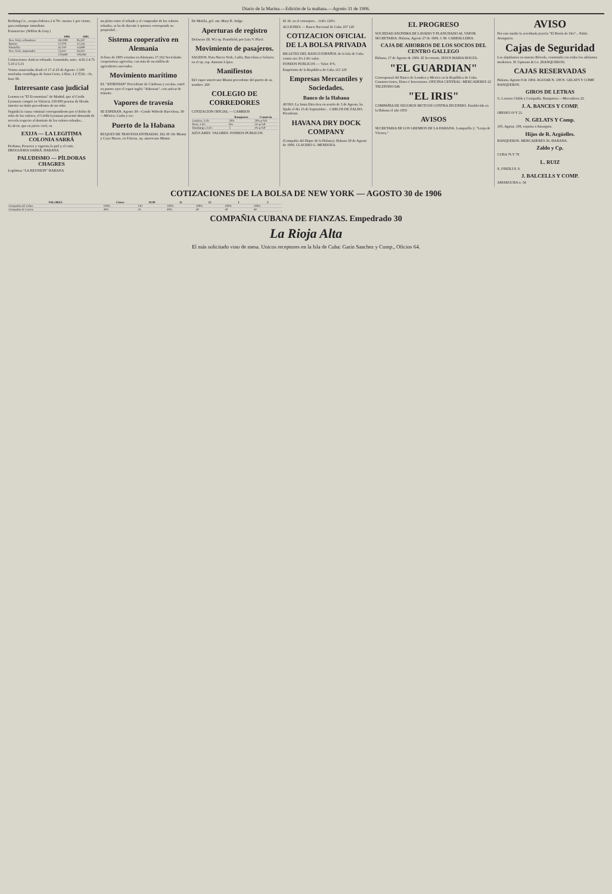Diario de la Marina.—Edición de la mañana.—Agosto 31 de 1906.
Refining Co., acepta órdenes á 4.70c. menos 1 por ciento, para embarque inmediato.
Existencias: (Willett & Gray.)
| | 1906 | 1905 |
| --- | --- | --- |
| New York, refinadores | 182,999 | 95,287 |
| Boston | 27,079 | 12,243 |
| Filadelfia | 42,310 | 14,890 |
| New York, importadrs. | 75,612 | 26,501 |
| | 278,869 | 193,082 |
Cotizaciones: Azúcar refinado. Granulado, neto.. 4.65 á 4.75 5.10 á 5.15
Ventas anunciadas desde el 17 al 23 de Agosto: 1,500 toneladas centrífugas de Saint Croix, á flote, á 2.7[32c. cfs, base 96.
Interesante caso judicial
Leemos en "El Economista" de Madrid, que el Credit Lyonnais compró en Valencia 150.000 pesetas de Deuda interior en título procedentes de un robo.
Seguida la causa criminal correspondiente por el delito de robo de los valores, el Crédit Lyonnais presentó demanda de tercería respecto al dominio de los valores robados...
Es decir, que en juicio civil, en
EXIJA — LA LEGITIMA COLONIA SARRÁ
Perfuma, Preserva y vigoriza la piel y el cutis. DROGUERIA SARRÁ. HABANA
PALUDISMO — PÍLDORAS CHAGRES
Legítimas "LA REUNION" HABANA
un pleito entre el robado y el comprador de los valores robados, se ha de discutir á quienes corresponde su propiedad...
Sistema cooperativo en Alemania
A fines de 1905 existían en Alemania 17.162 Sociedades cooperativas agrícolas, con más de un millón de agricultores asociados.
Movimiento marítimo
EL "ATHENIAN" Procedente de Cárdenas y escalas, entró en puerto ayer el vapor inglés "Athenian", con azúcar de tránsito.
Vapores de travesía
SE ESPERAN. Agosto 30—Conde Wifredo Barcelona. 30—México, Cadiz y esc.
Puerto de la Habana
BUQUES DE TRAVESIA ENTRADAS. Día 30: De Miami y Cayo Hueso, en 8 horas, vp. americano Miami.
De Mobila, gol. am. Mary B. Judge.
Aperturas de registro
Delaware (B. W.) vp. Framfield, por Luis V. Placé.
Movimiento de pasajeros.
SALIDOS. Para Nueva York, Cadiz, Barcelona y Génova en el vp. esp. Antonio López.
Manifiestos
Del vapor americano Miami procedente del puerto de su nombre: 260
COLEGIO DE CORREDORES
COTIZACION OFICIAL — CAMBIOS
| | Banqueros | Comercio |
| --- | --- | --- |
| Londres, 3 d/v | 20⅝ | 20¼ p.%P |
| París, 3 d/v | 6⅛ | 5½ p.%P |
| Hamburgo, 3 d/v | 5 | 4½ p.%P |
AZUCARES. VALORES. FONDOS PUBLICOS.
Id. Id. en el extranjero... 114¼ 120¼
ACCIONES — Banco Nacional de Cuba 107 120
COTIZACION OFICIAL DE LA BOLSA PRIVADA
BILLETES DEL BANCO ESPAÑOL de la Isla de Cuba contra oro 3¼ á 4¼ valor.
FONDOS PUBLICOS — Valor. P.%
Empréstito de la República de Cuba 115 120
Empresas Mercantiles y Sociedades.
Banco de la Habana
AVISO. La Junta Directiva en sesión de 3 de Agosto, ha fijado el día 15 de Septiembre... CARLOS DE ZALDO, Presidente.
HAVANA DRY DOCK COMPANY
(Compañía del Dique de la Habana). Habana 30 de Agosto de 1906. CLAUDIO G. MENDOZA.
EL PROGRESO
SOCIEDAD ANONIMA DE LAVADO Y PLANCHADO AL VAPOR. SECRETARIA. Habana, Agosto 27 de 1906. J. M. CARBALLEIRA.
CAJA DE AHORROS DE LOS SOCIOS DEL CENTRO GALLEGO
Habana, 17 de Agosto de 1906. El Secretario, JESUS MARIA BOUZA.
"EL GUARDIAN"
Corresponsal del Banco de Londres y Mexico en la República de Cuba. Construcciones, Dotes é Inversiones. OFICINA CENTRAL: MERCADERES 22 TELEFONO 646
"EL IRIS"
COMPAÑIA DE SEGUROS MUTUOS CONTRA INCENDIO. Establecida en la Habana el año 1855
AVISOS
SECRETARIA DE LOS GREMIOS DE LA HABANA. Lamparilla 2, "Lonja de Víveres."
AVISO
Por este medio la acreditada joyería "El Botón de Oro"... Pablo Aranguren.
Cajas de Seguridad
Las alquilamos en nuestra Bóveda, construida con todos los adelantos modernos. H. Upmann & Co. (BANQUEROS)
CAJAS RESERVADAS
Habana, Agosto 8 de 1904. AGUIAR N. 108 N. GELATS Y COMP. BANQUEROS.
GIROS DE LETRAS
G. Lawton Childs y Compañía. Banqueros.—Mercaderes 22.
J. A. BANCES Y COMP.
OBISPO 19 Y 21.
N. GELATS Y Comp.
105, Aguiar, 108, esquina á Amargura.
Hijos de R. Argüelles.
BANQUEROS. MERCADERES 36.-HABANA.
Zaldo y Cp.
CUBA 76 Y 78
L. RUIZ
8, O'REILLY, 8.
J. BALCELLS Y COMP.
AMARGURA n. 34
COTIZACIONES DE LA BOLSA DE NEW YORK — AGOSTO 30 de 1906
| VALORES | Cierre | 10.00 | 11 | 12 | 1 | 2 |
| --- | --- | --- | --- | --- | --- | --- |
| Compañía del Cobre | 109¾ | 110 | 109⅞ | 109¼ | 109¾ | 109¾ |
| Compañía de Carros | 40¾ | 41 | 40¾ | 40 | 40 | 40 |
COMPAÑIA CUBANA DE FIANZAS. Empedrado 30
La Rioja Alta
El más solicitado vino de mesa. Unicos receptores en la Isla de Cuba: Garín Sanchez y Comp., Oficios 64.